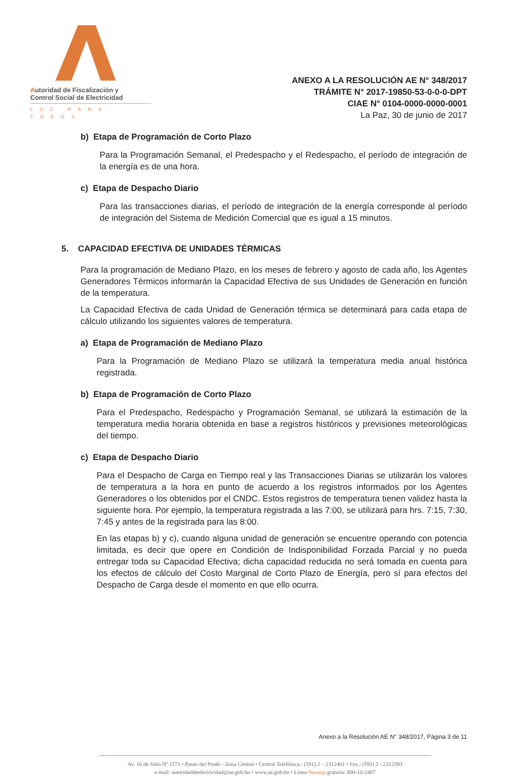Autoridad de Fiscalización y
Control Social de Electricidad
LUZ PARA TODOS
ANEXO A LA RESOLUCIÓN AE N° 348/2017
TRÁMITE N° 2017-19850-53-0-0-0-DPT
CIAE N° 0104-0000-0000-0001
La Paz, 30 de junio de 2017
b) Etapa de Programación de Corto Plazo
Para la Programación Semanal, el Predespacho y el Redespacho, el período de integración de la energía es de una hora.
c) Etapa de Despacho Diario
Para las transacciones diarias, el período de integración de la energía corresponde al período de integración del Sistema de Medición Comercial que es igual a 15 minutos.
5. CAPACIDAD EFECTIVA DE UNIDADES TÉRMICAS
Para la programación de Mediano Plazo, en los meses de febrero y agosto de cada año, los Agentes Generadores Térmicos informarán la Capacidad Efectiva de sus Unidades de Generación en función de la temperatura.
La Capacidad Efectiva de cada Unidad de Generación térmica se determinará para cada etapa de cálculo utilizando los siguientes valores de temperatura.
a) Etapa de Programación de Mediano Plazo
Para la Programación de Mediano Plazo se utilizará la temperatura media anual histórica registrada.
b) Etapa de Programación de Corto Plazo
Para el Predespacho, Redespacho y Programación Semanal, se utilizará la estimación de la temperatura media horaria obtenida en base a registros históricos y previsiones meteorológicas del tiempo.
c) Etapa de Despacho Diario
Para el Despacho de Carga en Tiempo real y las Transacciones Diarias se utilizarán los valores de temperatura a la hora en punto de acuerdo a los registros informados por los Agentes Generadores o los obtenidos por el CNDC. Estos registros de temperatura tienen validez hasta la siguiente hora. Por ejemplo, la temperatura registrada a las 7:00, se utilizará para hrs. 7:15, 7:30, 7:45 y antes de la registrada para las 8:00.
En las etapas b) y c), cuando alguna unidad de generación se encuentre operando con potencia limitada, es decir que opere en Condición de Indisponibilidad Forzada Parcial y no pueda entregar toda su Capacidad Efectiva; dicha capacidad reducida no será tomada en cuenta para los efectos de cálculo del Costo Marginal de Corto Plazo de Energía, pero sí para efectos del Despacho de Carga desde el momento en que ello ocurra.
Anexo a la Resolución AE N° 348/2017, Página 3 de 11
Av. 16 de Julio Nº 1571 • Paseo del Prado - Zona Central • Central Telefónica.: (591) 2 – 2312401 • Fax.: (591) 2 - 2312393
e-mail: autoridaddeelectricidad@ae.gob.bo • www.ae.gob.bo • Línea Naranja gratuita: 800-10-2407